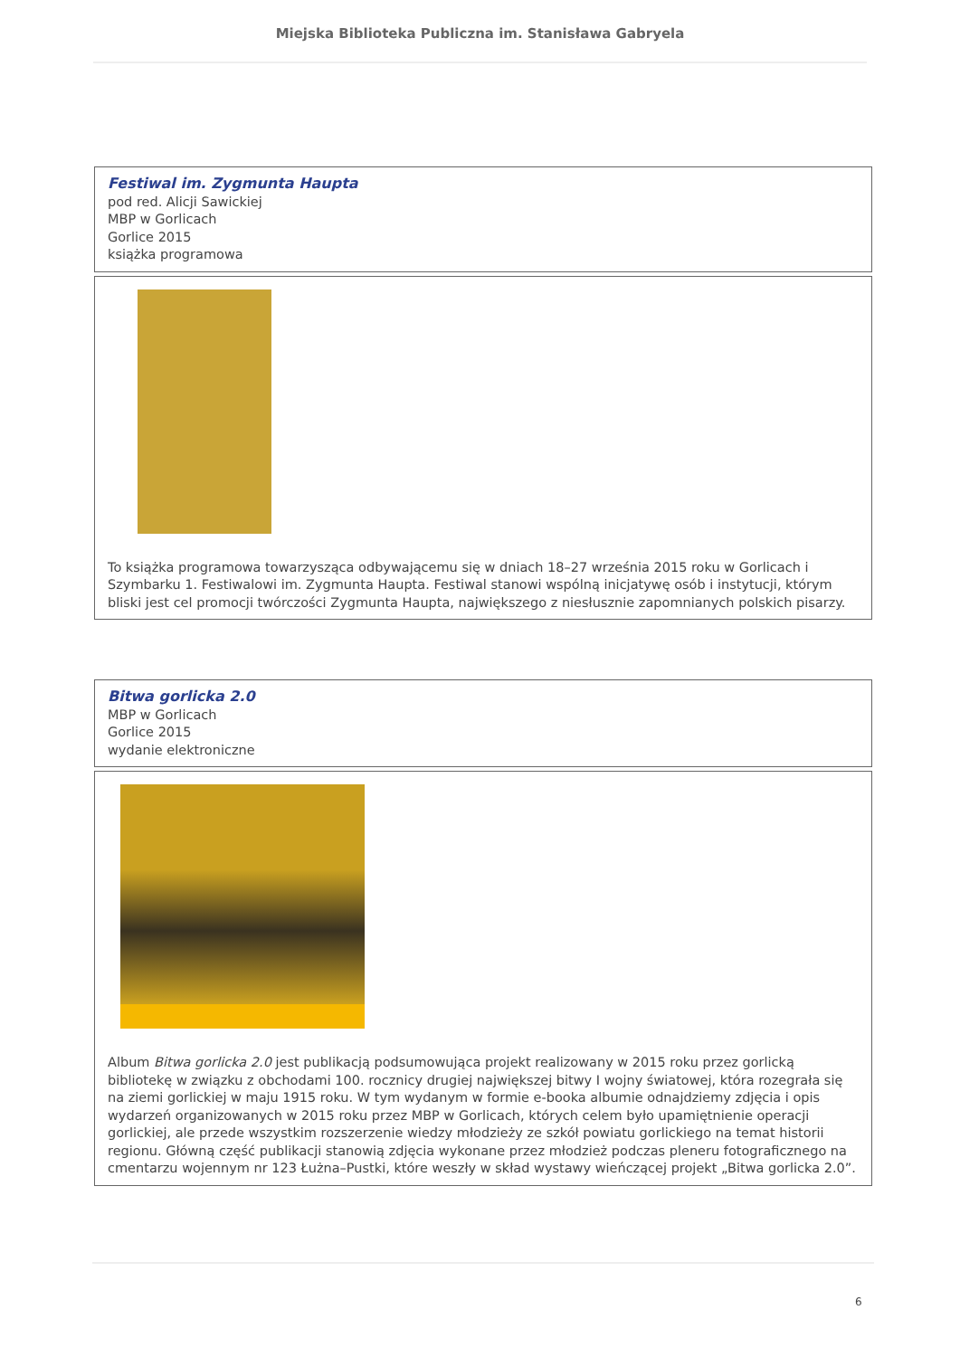Miejska Biblioteka Publiczna im. Stanisława Gabryela
| Festiwal im. Zygmunta Haupta pod red. Alicji Sawickiej MBP w Gorlicach Gorlice 2015 książka programowa |
| To książka programowa towarzysząca odbywającemu się w dniach 18–27 września 2015 roku w Gorlicach i Szymbarku 1. Festiwalowi im. Zygmunta Haupta. Festiwal stanowi wspólną inicjatywę osób i instytucji, którym bliski jest cel promocji twórczości Zygmunta Haupta, największego z niesłusznie zapomnianych polskich pisarzy. |
| Bitwa gorlicka 2.0 MBP w Gorlicach Gorlice 2015 wydanie elektroniczne |
| Album Bitwa gorlicka 2.0 jest publikacją podsumowująca projekt realizowany w 2015 roku przez gorlicką bibliotekę w związku z obchodami 100. rocznicy drugiej największej bitwy I wojny światowej, która rozegrała się na ziemi gorlickiej w maju 1915 roku. W tym wydanym w formie e-booka albumie odnajdziemy zdjęcia i opis wydarzeń organizowanych w 2015 roku przez MBP w Gorlicach, których celem było upamiętnienie operacji gorlickiej, ale przede wszystkim rozszerzenie wiedzy młodzieży ze szkół powiatu gorlickiego na temat historii regionu. Główną część publikacji stanowią zdjęcia wykonane przez młodzież podczas pleneru fotograficznego na cmentarzu wojennym nr 123 Łużna–Pustki, które weszły w skład wystawy wieńczącej projekt „Bitwa gorlicka 2.0”. |
6